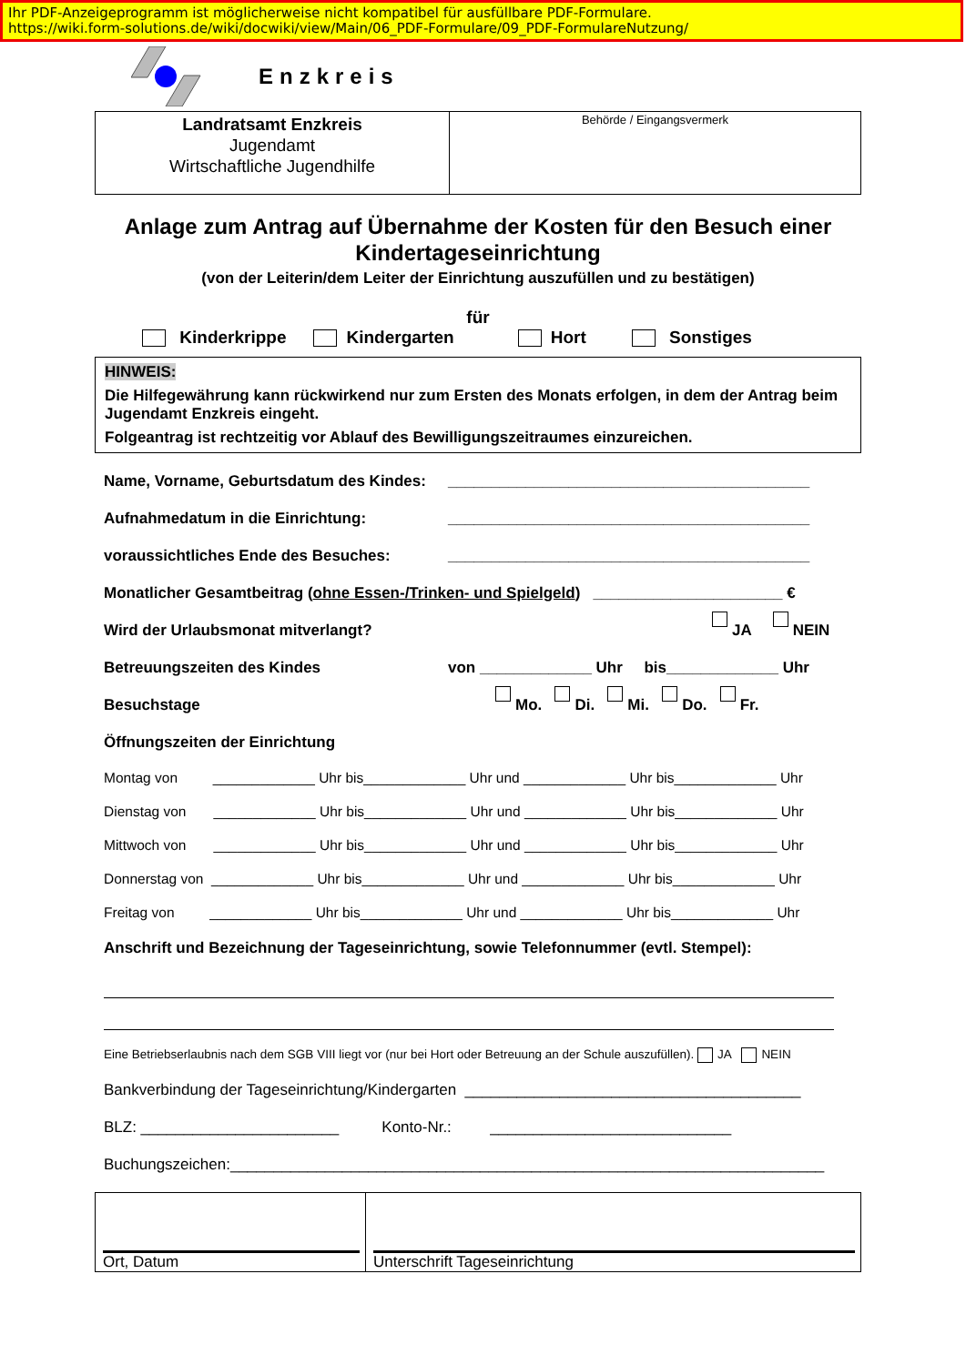Ihr PDF-Anzeigeprogramm ist möglicherweise nicht kompatibel für ausfüllbare PDF-Formulare.
https://wiki.form-solutions.de/wiki/docwiki/view/Main/06_PDF-Formulare/09_PDF-FormulareNutzung/
Enzkreis
Landratsamt Enzkreis
Jugendamt
Wirtschaftliche Jugendhilfe
Behörde / Eingangsvermerk
Anlage zum Antrag auf Übernahme der Kosten für den Besuch einer Kindertageseinrichtung
(von der Leiterin/dem Leiter der Einrichtung auszufüllen und zu bestätigen)
für
Kinderkrippe Kindergarten Hort Sonstiges
HINWEIS:
Die Hilfegewährung kann rückwirkend nur zum Ersten des Monats erfolgen, in dem der Antrag beim Jugendamt Enzkreis eingeht.
Folgeantrag ist rechtzeitig vor Ablauf des Bewilligungszeitraumes einzureichen.
Name, Vorname, Geburtsdatum des Kindes: __________________________________________
Aufnahmedatum in die Einrichtung: __________________________________________
voraussichtliches Ende des Besuches: __________________________________________
Monatlicher Gesamtbeitrag (ohne Essen-/Trinken- und Spielgeld) ______________________ €
Wird der Urlaubsmonat mitverlangt? JA NEIN
Betreuungszeiten des Kindes von _____________ Uhr bis_____________ Uhr
Besuchstage Mo. Di. Mi. Do. Fr.
Öffnungszeiten der Einrichtung
Montag von _____________ Uhr bis_____________ Uhr und _____________ Uhr bis_____________ Uhr
Dienstag von _____________ Uhr bis_____________ Uhr und _____________ Uhr bis_____________ Uhr
Mittwoch von _____________ Uhr bis_____________ Uhr und _____________ Uhr bis_____________ Uhr
Donnerstag von _____________ Uhr bis_____________ Uhr und _____________ Uhr bis_____________ Uhr
Freitag von _____________ Uhr bis_____________ Uhr und _____________ Uhr bis_____________ Uhr
Anschrift und Bezeichnung der Tageseinrichtung, sowie Telefonnummer (evtl. Stempel):
Eine Betriebserlaubnis nach dem SGB VIII liegt vor (nur bei Hort oder Betreuung an der Schule auszufüllen). JA NEIN
Bankverbindung der Tageseinrichtung/Kindergarten _______________________________________
BLZ: _______________________ Konto-Nr.: ____________________________
Buchungszeichen:_____________________________________________________________________
Ort, Datum Unterschrift Tageseinrichtung